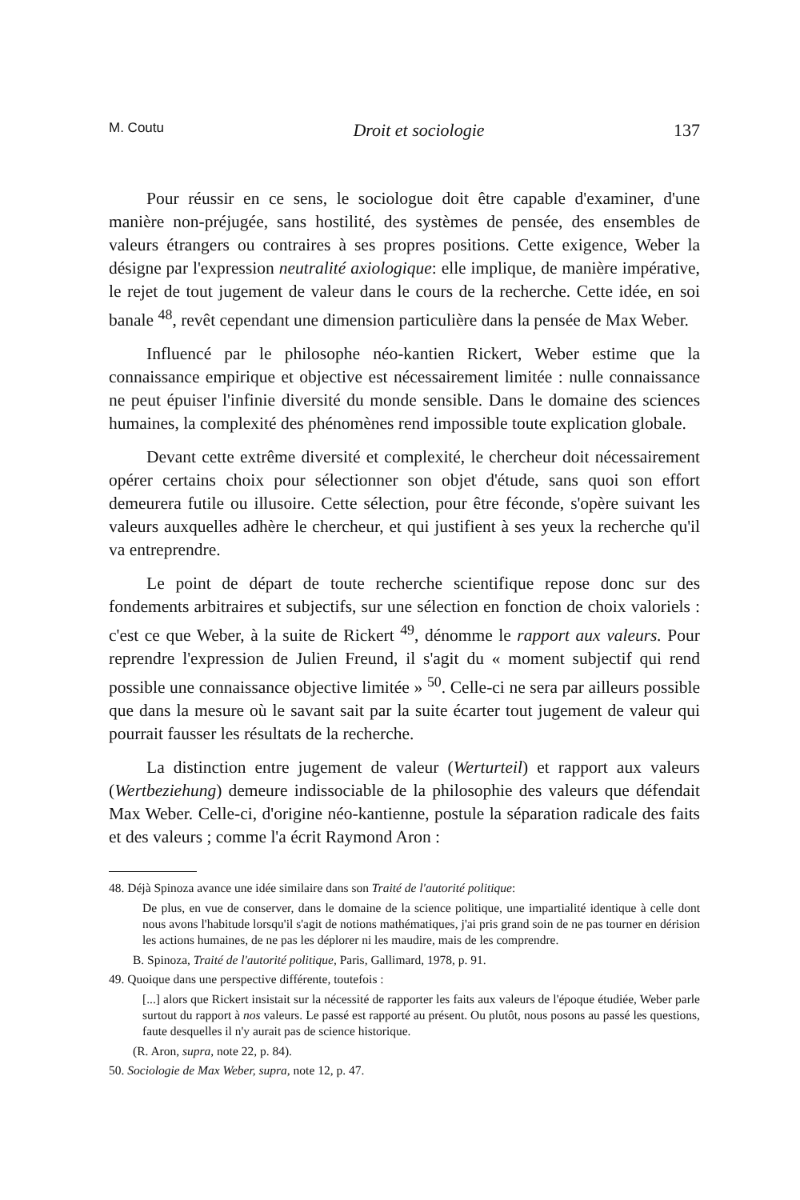M. Coutu Droit et sociologie 137
Pour réussir en ce sens, le sociologue doit être capable d'examiner, d'une manière non-préjugée, sans hostilité, des systèmes de pensée, des ensembles de valeurs étrangers ou contraires à ses propres positions. Cette exigence, Weber la désigne par l'expression neutralité axiologique: elle implique, de manière impérative, le rejet de tout jugement de valeur dans le cours de la recherche. Cette idée, en soi banale <sup>48</sup>, revêt cependant une dimension particulière dans la pensée de Max Weber.
Influencé par le philosophe néo-kantien Rickert, Weber estime que la connaissance empirique et objective est nécessairement limitée : nulle connaissance ne peut épuiser l'infinie diversité du monde sensible. Dans le domaine des sciences humaines, la complexité des phénomènes rend impossible toute explication globale.
Devant cette extrême diversité et complexité, le chercheur doit nécessairement opérer certains choix pour sélectionner son objet d'étude, sans quoi son effort demeurera futile ou illusoire. Cette sélection, pour être féconde, s'opère suivant les valeurs auxquelles adhère le chercheur, et qui justifient à ses yeux la recherche qu'il va entreprendre.
Le point de départ de toute recherche scientifique repose donc sur des fondements arbitraires et subjectifs, sur une sélection en fonction de choix valoriels : c'est ce que Weber, à la suite de Rickert <sup>49</sup>, dénomme le rapport aux valeurs. Pour reprendre l'expression de Julien Freund, il s'agit du « moment subjectif qui rend possible une connaissance objective limitée » <sup>50</sup>. Celle-ci ne sera par ailleurs possible que dans la mesure où le savant sait par la suite écarter tout jugement de valeur qui pourrait fausser les résultats de la recherche.
La distinction entre jugement de valeur (Werturteil) et rapport aux valeurs (Wertbeziehung) demeure indissociable de la philosophie des valeurs que défendait Max Weber. Celle-ci, d'origine néo-kantienne, postule la séparation radicale des faits et des valeurs ; comme l'a écrit Raymond Aron :
48. Déjà Spinoza avance une idée similaire dans son Traité de l'autorité politique:
De plus, en vue de conserver, dans le domaine de la science politique, une impartialité identique à celle dont nous avons l'habitude lorsqu'il s'agit de notions mathématiques, j'ai pris grand soin de ne pas tourner en dérision les actions humaines, de ne pas les déplorer ni les maudire, mais de les comprendre.
B. Spinoza, Traité de l'autorité politique, Paris, Gallimard, 1978, p. 91.
49. Quoique dans une perspective différente, toutefois :
[...] alors que Rickert insistait sur la nécessité de rapporter les faits aux valeurs de l'époque étudiée, Weber parle surtout du rapport à nos valeurs. Le passé est rapporté au présent. Ou plutôt, nous posons au passé les questions, faute desquelles il n'y aurait pas de science historique.
(R. Aron, supra, note 22, p. 84).
50. Sociologie de Max Weber, supra, note 12, p. 47.